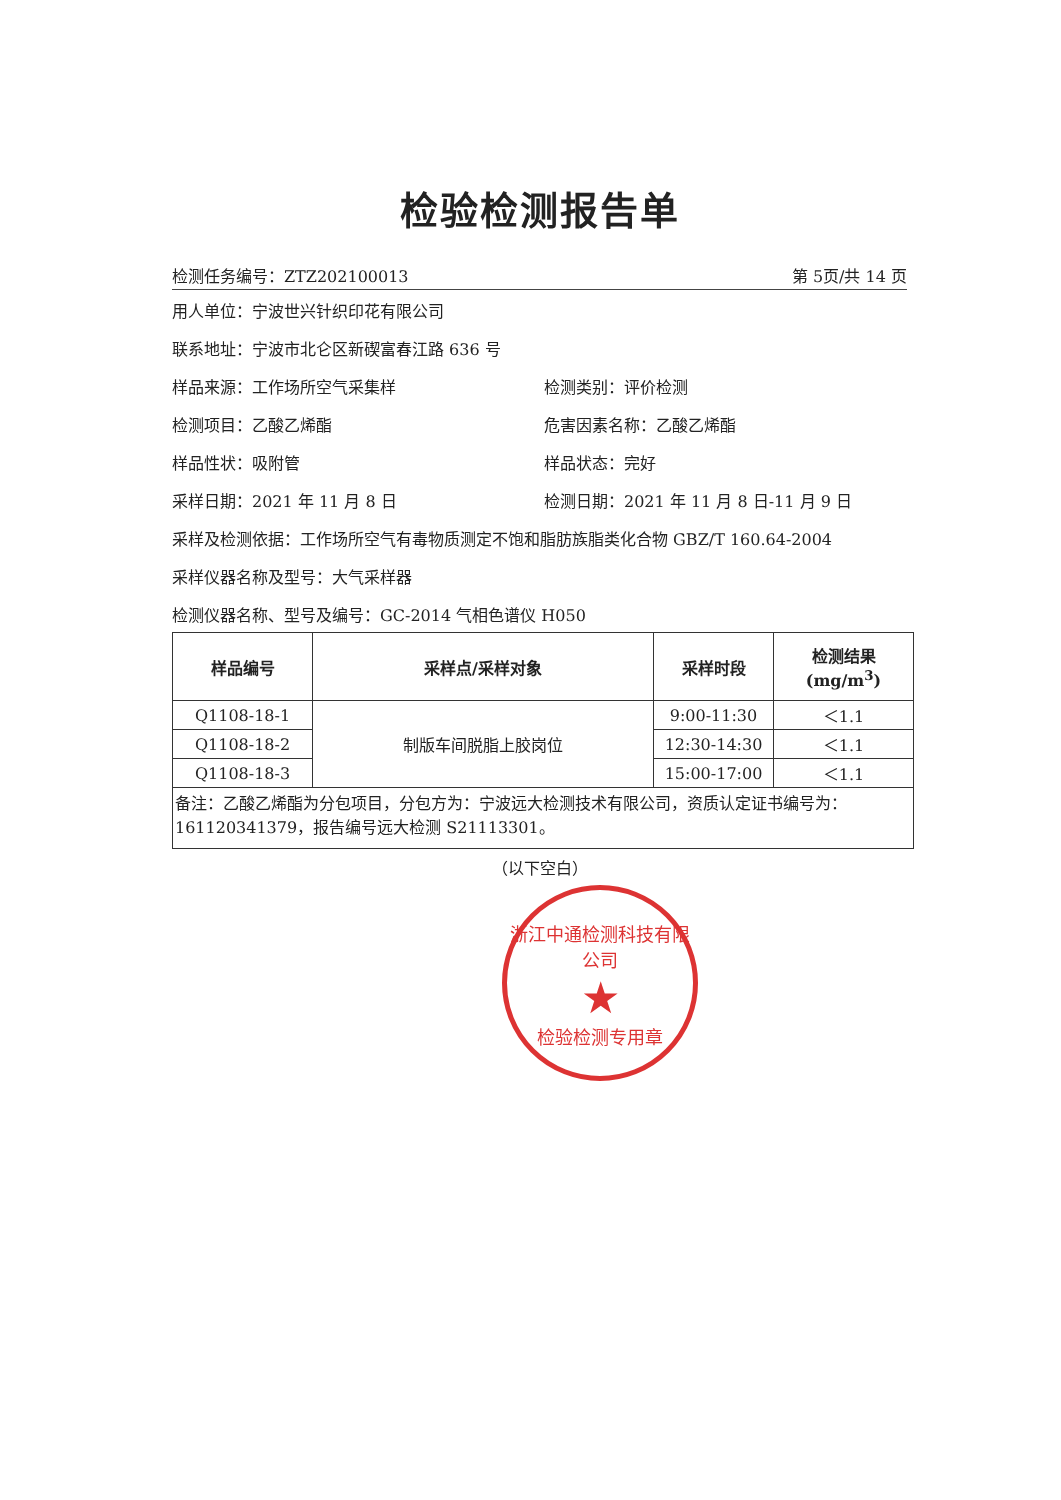检验检测报告单
检测任务编号：ZTZ202100013 第 5页/共 14 页
用人单位：宁波世兴针织印花有限公司
联系地址：宁波市北仑区新碶富春江路 636 号
样品来源：工作场所空气采集样 检测类别：评价检测
检测项目：乙酸乙烯酯 危害因素名称：乙酸乙烯酯
样品性状：吸附管 样品状态：完好
采样日期：2021 年 11 月 8 日 检测日期：2021 年 11 月 8 日-11 月 9 日
采样及检测依据：工作场所空气有毒物质测定不饱和脂肪族脂类化合物 GBZ/T 160.64-2004
采样仪器名称及型号：大气采样器
检测仪器名称、型号及编号：GC-2014 气相色谱仪 H050
| 样品编号 | 采样点/采样对象 | 采样时段 | 检测结果(mg/m<sup>3</sup>) |
| --- | --- | --- | --- |
| Q1108-18-1 | 制版车间脱脂上胶岗位 | 9:00-11:30 | ＜1.1 |
| Q1108-18-2 | | 12:30-14:30 | ＜1.1 |
| Q1108-18-3 | | 15:00-17:00 | ＜1.1 |
| 备注：乙酸乙烯酯为分包项目，分包方为：宁波远大检测技术有限公司，资质认定证书编号为：161120341379，报告编号远大检测 S21113301。 | | | |
（以下空白）
浙江中通检测科技有限公司
★
检验检测专用章